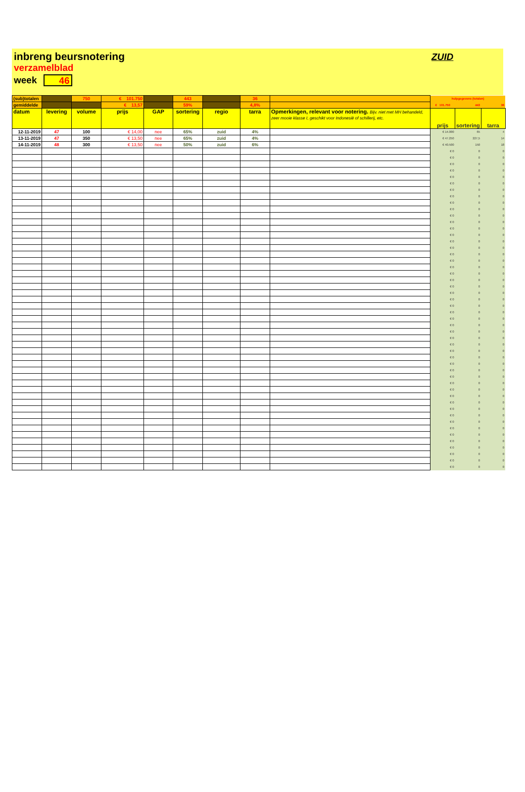inbreng beursnotering
verzamelblad
week 46
ZUID
| (sub)totalen | | 750 | € 101.750 | | 443 | | 36 | | hulpgegevens (totalen) | | |
| gemiddelde | | | € 13,57 | | 59% | | 4,8% | | € 101.750 | 443 | 36 |
| datum | levering | volume | prijs | GAP | sortering | regio | tarra | Opmerkingen, relevant voor notering. Bijv. niet met MH behandeld, zeer mooie klasse I, geschikt voor Indonesië of schillerij, etc. | prijs | sortering | tarra |
| 12-11-2019 | 47 | 100 | € 14,00 | nee | 65% | zuid | 4% | | € 14.000 | 65 | 4 |
| 13-11-2019 | 47 | 350 | € 13,50 | nee | 65% | zuid | 4% | | € 47.250 | 227,5 | 14 |
| 14-11-2019 | 48 | 300 | € 13,50 | nee | 50% | zuid | 6% | | € 40.500 | 150 | 18 |
| | | | | | | | | | € 0 | 0 | 0 |
| | | | | | | | | | € 0 | 0 | 0 |
| | | | | | | | | | € 0 | 0 | 0 |
| | | | | | | | | | € 0 | 0 | 0 |
| | | | | | | | | | € 0 | 0 | 0 |
| | | | | | | | | | € 0 | 0 | 0 |
| | | | | | | | | | € 0 | 0 | 0 |
| | | | | | | | | | € 0 | 0 | 0 |
| | | | | | | | | | € 0 | 0 | 0 |
| | | | | | | | | | € 0 | 0 | 0 |
| | | | | | | | | | € 0 | 0 | 0 |
| | | | | | | | | | € 0 | 0 | 0 |
| | | | | | | | | | € 0 | 0 | 0 |
| | | | | | | | | | € 0 | 0 | 0 |
| | | | | | | | | | € 0 | 0 | 0 |
| | | | | | | | | | € 0 | 0 | 0 |
| | | | | | | | | | € 0 | 0 | 0 |
| | | | | | | | | | € 0 | 0 | 0 |
| | | | | | | | | | € 0 | 0 | 0 |
| | | | | | | | | | € 0 | 0 | 0 |
| | | | | | | | | | € 0 | 0 | 0 |
| | | | | | | | | | € 0 | 0 | 0 |
| | | | | | | | | | € 0 | 0 | 0 |
| | | | | | | | | | € 0 | 0 | 0 |
| | | | | | | | | | € 0 | 0 | 0 |
| | | | | | | | | | € 0 | 0 | 0 |
| | | | | | | | | | € 0 | 0 | 0 |
| | | | | | | | | | € 0 | 0 | 0 |
| | | | | | | | | | € 0 | 0 | 0 |
| | | | | | | | | | € 0 | 0 | 0 |
| | | | | | | | | | € 0 | 0 | 0 |
| | | | | | | | | | € 0 | 0 | 0 |
| | | | | | | | | | € 0 | 0 | 0 |
| | | | | | | | | | € 0 | 0 | 0 |
| | | | | | | | | | € 0 | 0 | 0 |
| | | | | | | | | | € 0 | 0 | 0 |
| | | | | | | | | | € 0 | 0 | 0 |
| | | | | | | | | | € 0 | 0 | 0 |
| | | | | | | | | | € 0 | 0 | 0 |
| | | | | | | | | | € 0 | 0 | 0 |
| | | | | | | | | | € 0 | 0 | 0 |
| | | | | | | | | | € 0 | 0 | 0 |
| | | | | | | | | | € 0 | 0 | 0 |
| | | | | | | | | | € 0 | 0 | 0 |
| | | | | | | | | | € 0 | 0 | 0 |
| | | | | | | | | | € 0 | 0 | 0 |
| | | | | | | | | | € 0 | 0 | 0 |
| | | | | | | | | | € 0 | 0 | 0 |
| | | | | | | | | | € 0 | 0 | 0 |
| | | | | | | | | | € 0 | 0 | 0 |